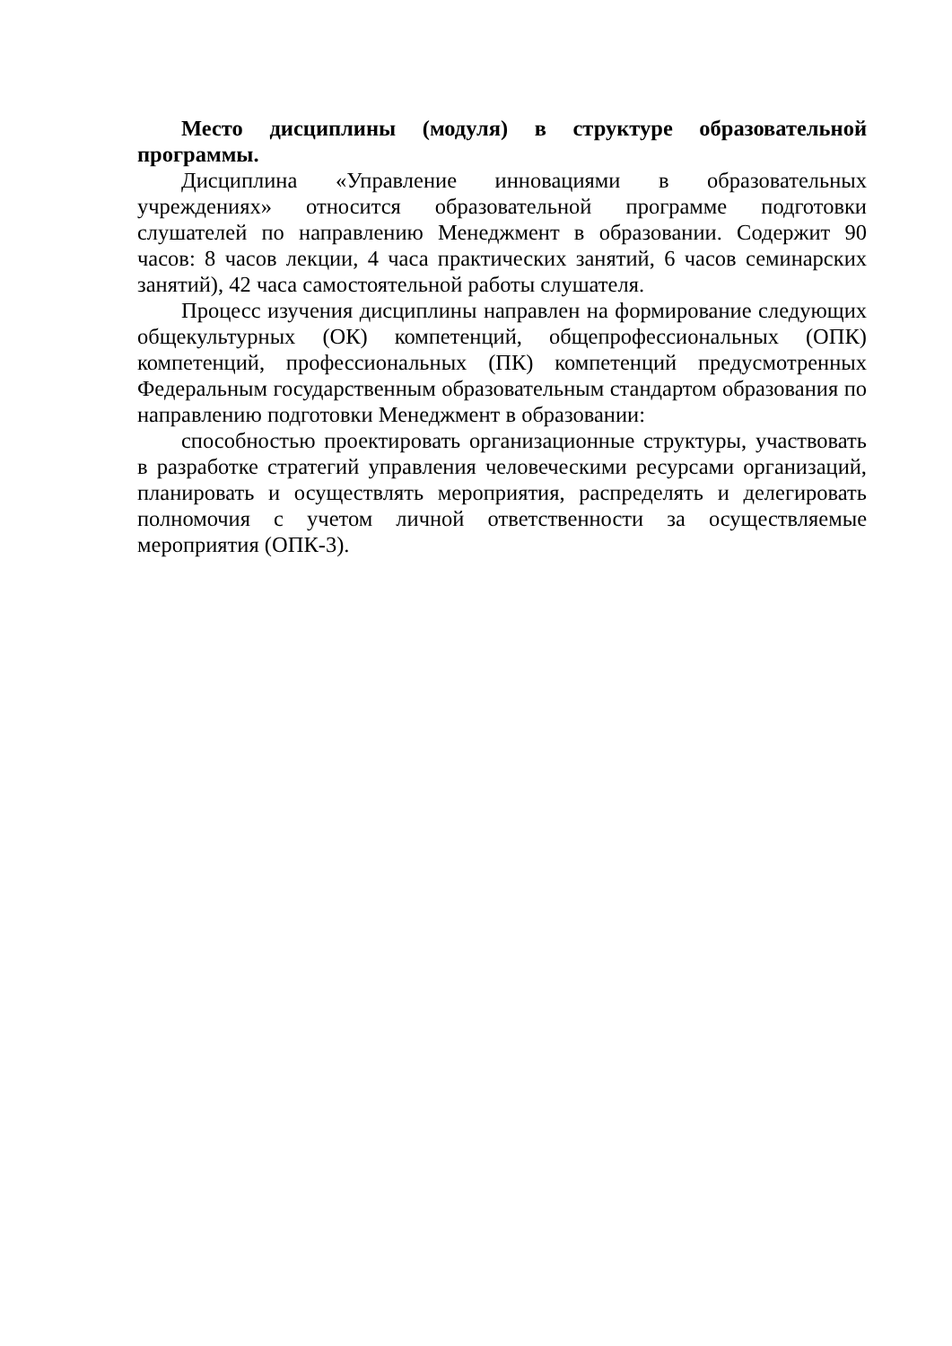Место дисциплины (модуля) в структуре образовательной программы.
Дисциплина «Управление инновациями в образовательных учреждениях» относится образовательной программе подготовки слушателей по направлению Менеджмент в образовании. Содержит 90 часов: 8 часов лекции, 4 часа практических занятий, 6 часов семинарских занятий), 42 часа самостоятельной работы слушателя.
Процесс изучения дисциплины направлен на формирование следующих общекультурных (ОК) компетенций, общепрофессиональных (ОПК) компетенций, профессиональных (ПК) компетенций предусмотренных Федеральным государственным образовательным стандартом образования по направлению подготовки Менеджмент в образовании:
способностью проектировать организационные структуры, участвовать в разработке стратегий управления человеческими ресурсами организаций, планировать и осуществлять мероприятия, распределять и делегировать полномочия с учетом личной ответственности за осуществляемые мероприятия (ОПК-3).